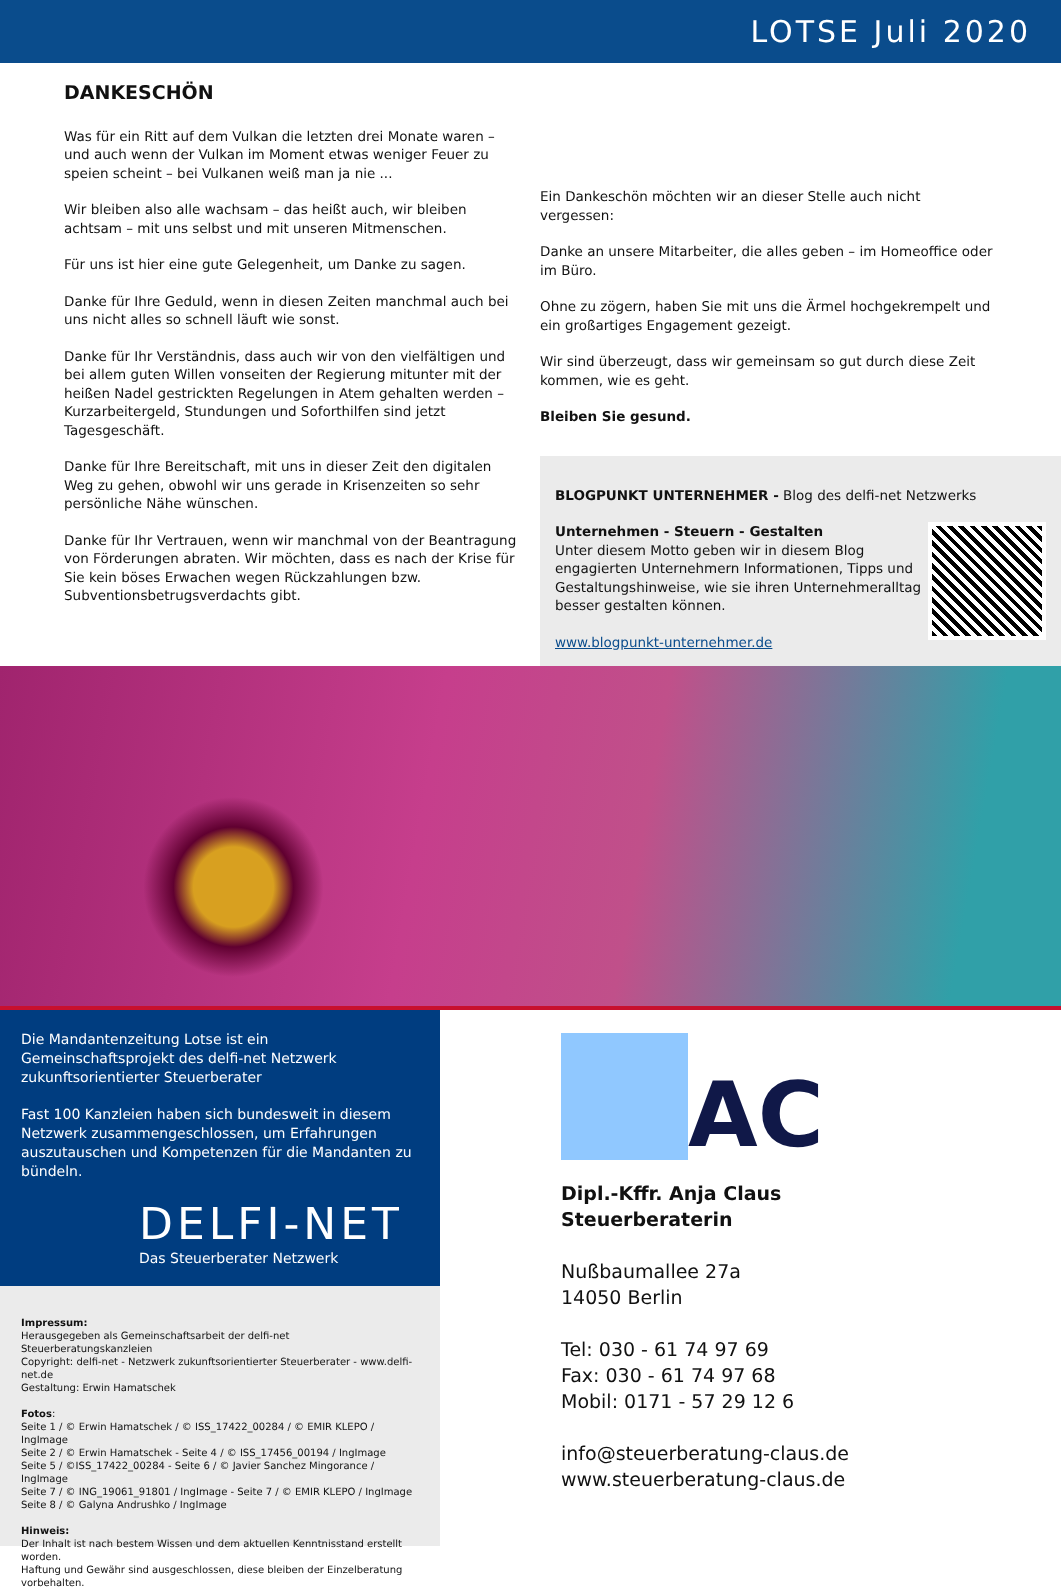LOTSE Juli 2020
DANKESCHÖN
Was für ein Ritt auf dem Vulkan die letzten drei Monate waren – und auch wenn der Vulkan im Moment etwas weniger Feuer zu speien scheint – bei Vulkanen weiß man ja nie ...
Wir bleiben also alle wachsam – das heißt auch, wir bleiben achtsam – mit uns selbst und mit unseren Mitmenschen.
Für uns ist hier eine gute Gelegenheit, um Danke zu sagen.
Danke für Ihre Geduld, wenn in diesen Zeiten manchmal auch bei uns nicht alles so schnell läuft wie sonst.
Danke für Ihr Verständnis, dass auch wir von den vielfältigen und bei allem guten Willen vonseiten der Regierung mitunter mit der heißen Nadel gestrickten Regelungen in Atem gehalten werden – Kurzarbeitergeld, Stundungen und Soforthilfen sind jetzt Tagesgeschäft.
Danke für Ihre Bereitschaft, mit uns in dieser Zeit den digitalen Weg zu gehen, obwohl wir uns gerade in Krisenzeiten so sehr persönliche Nähe wünschen.
Danke für Ihr Vertrauen, wenn wir manchmal von der Beantragung von Förderungen abraten. Wir möchten, dass es nach der Krise für Sie kein böses Erwachen wegen Rückzahlungen bzw. Subventionsbetrugsverdachts gibt.
Ein Dankeschön möchten wir an dieser Stelle auch nicht vergessen:
Danke an unsere Mitarbeiter, die alles geben – im Homeoffice oder im Büro.
Ohne zu zögern, haben Sie mit uns die Ärmel hochgekrempelt und ein großartiges Engagement gezeigt.
Wir sind überzeugt, dass wir gemeinsam so gut durch diese Zeit kommen, wie es geht.
Bleiben Sie gesund.
BLOGPUNKT UNTERNEHMER - Blog des delfi-net Netzwerks
Unternehmen - Steuern - Gestalten
Unter diesem Motto geben wir in diesem Blog engagierten Unternehmern Informationen, Tipps und Gestaltungshinweise, wie sie ihren Unternehmeralltag besser gestalten können.
www.blogpunkt-unternehmer.de
Die Mandantenzeitung Lotse ist ein Gemeinschaftsprojekt des delfi-net Netzwerk zukunftsorientierter Steuerberater
Fast 100 Kanzleien haben sich bundesweit in diesem Netzwerk zusammengeschlossen, um Erfahrungen auszutauschen und Kompetenzen für die Mandanten zu bündeln.
DELFI-NET
Das Steuerberater Netzwerk
Impressum:
Herausgegeben als Gemeinschaftsarbeit der delfi-net Steuerberatungskanzleien
Copyright: delfi-net - Netzwerk zukunftsorientierter Steuerberater - www.delfi-net.de
Gestaltung: Erwin Hamatschek
Fotos:
Seite 1 / © Erwin Hamatschek / © ISS_17422_00284 / © EMIR KLEPO / IngImage
Seite 2 / © Erwin Hamatschek - Seite 4 / © ISS_17456_00194 / IngImage
Seite 5 / ©ISS_17422_00284 - Seite 6 / © Javier Sanchez Mingorance / IngImage
Seite 7 / © ING_19061_91801 / IngImage - Seite 7 / © EMIR KLEPO / IngImage
Seite 8 / © Galyna Andrushko / IngImage
Hinweis:
Der Inhalt ist nach bestem Wissen und dem aktuellen Kenntnisstand erstellt worden.
Haftung und Gewähr sind ausgeschlossen, diese bleiben der Einzelberatung vorbehalten.
AC
Dipl.-Kffr. Anja Claus
Steuerberaterin
Nußbaumallee 27a
14050 Berlin
Tel: 030 - 61 74 97 69
Fax: 030 - 61 74 97 68
Mobil: 0171 - 57 29 12 6
info@steuerberatung-claus.de
www.steuerberatung-claus.de